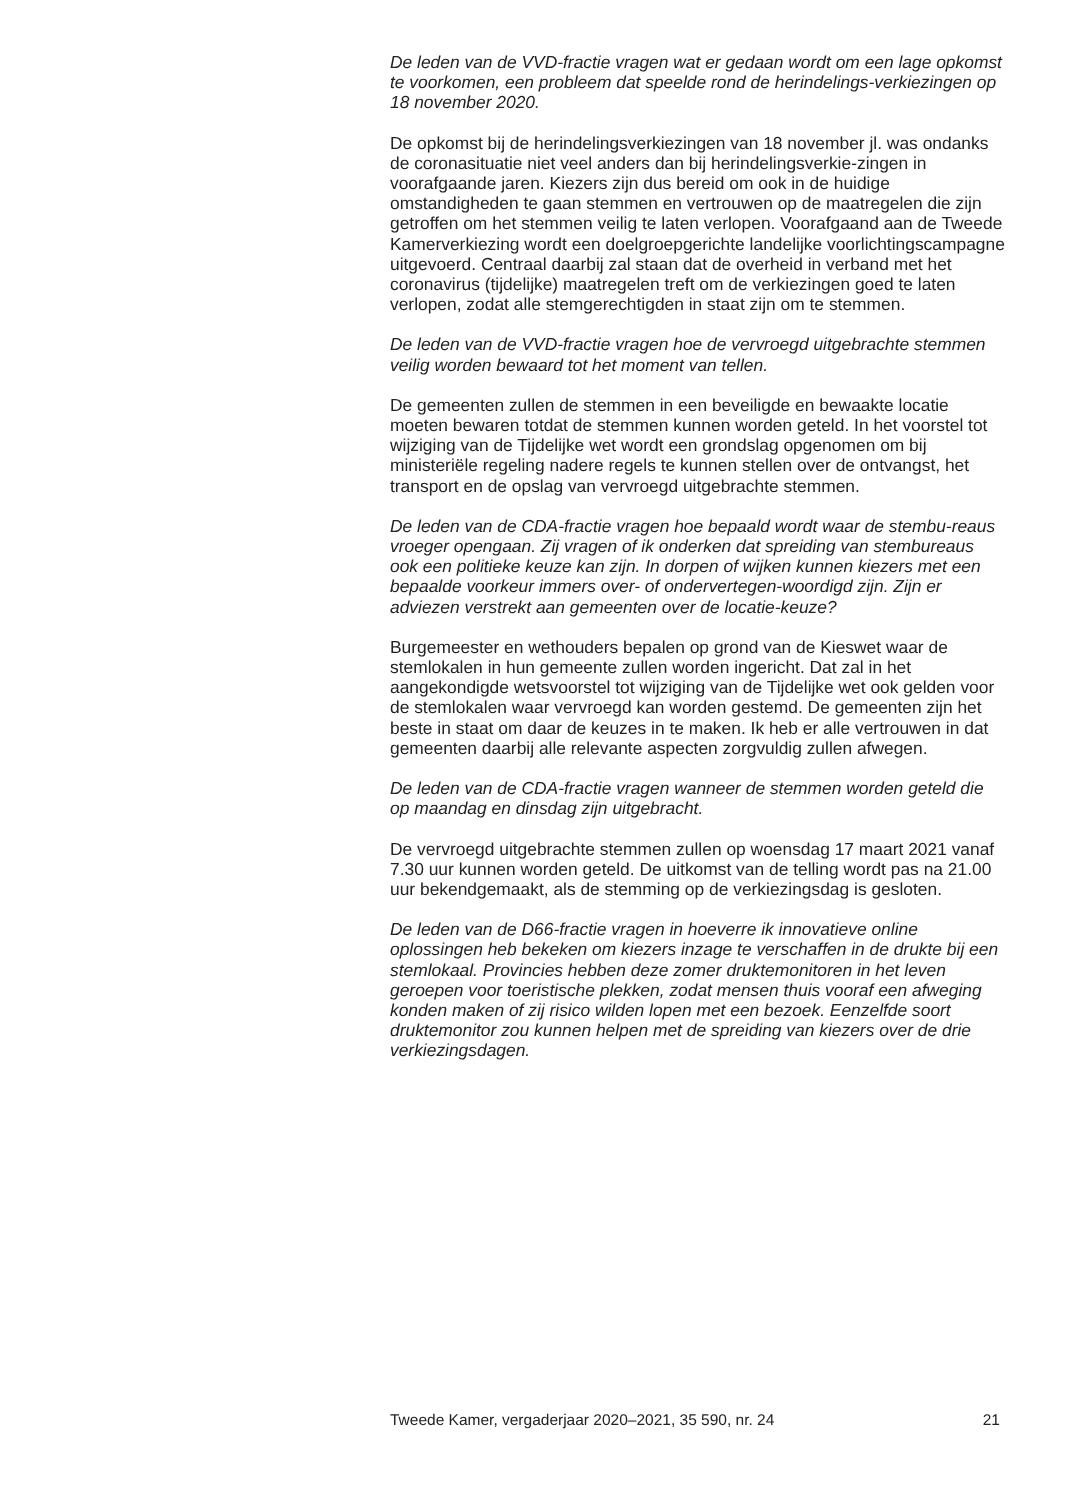De leden van de VVD-fractie vragen wat er gedaan wordt om een lage opkomst te voorkomen, een probleem dat speelde rond de herindelings-verkiezingen op 18 november 2020.
De opkomst bij de herindelingsverkiezingen van 18 november jl. was ondanks de coronasituatie niet veel anders dan bij herindelingsverkie-zingen in voorafgaande jaren. Kiezers zijn dus bereid om ook in de huidige omstandigheden te gaan stemmen en vertrouwen op de maatregelen die zijn getroffen om het stemmen veilig te laten verlopen. Voorafgaand aan de Tweede Kamerverkiezing wordt een doelgroepgerichte landelijke voorlichtingscampagne uitgevoerd. Centraal daarbij zal staan dat de overheid in verband met het coronavirus (tijdelijke) maatregelen treft om de verkiezingen goed te laten verlopen, zodat alle stemgerechtigden in staat zijn om te stemmen.
De leden van de VVD-fractie vragen hoe de vervroegd uitgebrachte stemmen veilig worden bewaard tot het moment van tellen.
De gemeenten zullen de stemmen in een beveiligde en bewaakte locatie moeten bewaren totdat de stemmen kunnen worden geteld. In het voorstel tot wijziging van de Tijdelijke wet wordt een grondslag opgenomen om bij ministeriële regeling nadere regels te kunnen stellen over de ontvangst, het transport en de opslag van vervroegd uitgebrachte stemmen.
De leden van de CDA-fractie vragen hoe bepaald wordt waar de stembu-reaus vroeger opengaan. Zij vragen of ik onderken dat spreiding van stembureaus ook een politieke keuze kan zijn. In dorpen of wijken kunnen kiezers met een bepaalde voorkeur immers over- of ondervertegen-woordigd zijn. Zijn er adviezen verstrekt aan gemeenten over de locatie-keuze?
Burgemeester en wethouders bepalen op grond van de Kieswet waar de stemlokalen in hun gemeente zullen worden ingericht. Dat zal in het aangekondigde wetsvoorstel tot wijziging van de Tijdelijke wet ook gelden voor de stemlokalen waar vervroegd kan worden gestemd. De gemeenten zijn het beste in staat om daar de keuzes in te maken. Ik heb er alle vertrouwen in dat gemeenten daarbij alle relevante aspecten zorgvuldig zullen afwegen.
De leden van de CDA-fractie vragen wanneer de stemmen worden geteld die op maandag en dinsdag zijn uitgebracht.
De vervroegd uitgebrachte stemmen zullen op woensdag 17 maart 2021 vanaf 7.30 uur kunnen worden geteld. De uitkomst van de telling wordt pas na 21.00 uur bekendgemaakt, als de stemming op de verkiezingsdag is gesloten.
De leden van de D66-fractie vragen in hoeverre ik innovatieve online oplossingen heb bekeken om kiezers inzage te verschaffen in de drukte bij een stemlokaal. Provincies hebben deze zomer druktemonitoren in het leven geroepen voor toeristische plekken, zodat mensen thuis vooraf een afweging konden maken of zij risico wilden lopen met een bezoek. Eenzelfde soort druktemonitor zou kunnen helpen met de spreiding van kiezers over de drie verkiezingsdagen.
Tweede Kamer, vergaderjaar 2020–2021, 35 590, nr. 24 21